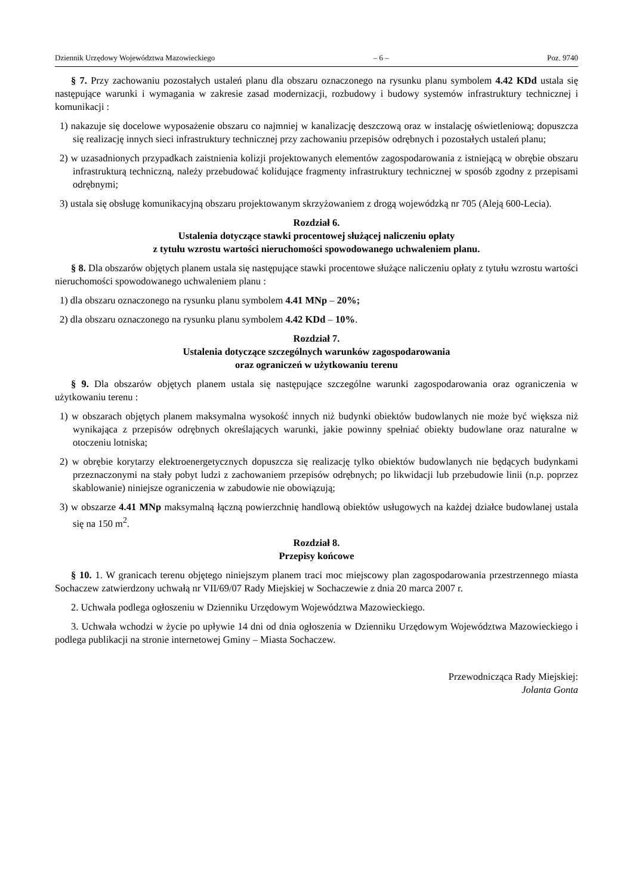Dziennik Urzędowy Województwa Mazowieckiego – 6 – Poz. 9740
§ 7. Przy zachowaniu pozostałych ustaleń planu dla obszaru oznaczonego na rysunku planu symbolem 4.42 KDd ustala się następujące warunki i wymagania w zakresie zasad modernizacji, rozbudowy i budowy systemów infrastruktury technicznej i komunikacji :
1) nakazuje się docelowe wyposażenie obszaru co najmniej w kanalizację deszczową oraz w instalację oświetleniową; dopuszcza się realizację innych sieci infrastruktury technicznej przy zachowaniu przepisów odrębnych i pozostałych ustaleń planu;
2) w uzasadnionych przypadkach zaistnienia kolizji projektowanych elementów zagospodarowania z istniejącą w obrębie obszaru infrastrukturą techniczną, należy przebudować kolidujące fragmenty infrastruktury technicznej w sposób zgodny z przepisami odrębnymi;
3) ustala się obsługę komunikacyjną obszaru projektowanym skrzyżowaniem z drogą wojewódzką nr 705 (Aleją 600-Lecia).
Rozdział 6.
Ustalenia dotyczące stawki procentowej służącej naliczeniu opłaty
z tytułu wzrostu wartości nieruchomości spowodowanego uchwaleniem planu.
§ 8. Dla obszarów objętych planem ustala się następujące stawki procentowe służące naliczeniu opłaty z tytułu wzrostu wartości nieruchomości spowodowanego uchwaleniem planu :
1) dla obszaru oznaczonego na rysunku planu symbolem 4.41 MNp – 20%;
2) dla obszaru oznaczonego na rysunku planu symbolem 4.42 KDd – 10%.
Rozdział 7.
Ustalenia dotyczące szczególnych warunków zagospodarowania
oraz ograniczeń w użytkowaniu terenu
§ 9. Dla obszarów objętych planem ustala się następujące szczególne warunki zagospodarowania oraz ograniczenia w użytkowaniu terenu :
1) w obszarach objętych planem maksymalna wysokość innych niż budynki obiektów budowlanych nie może być większa niż wynikająca z przepisów odrębnych określających warunki, jakie powinny spełniać obiekty budowlane oraz naturalne w otoczeniu lotniska;
2) w obrębie korytarzy elektroenergetycznych dopuszcza się realizację tylko obiektów budowlanych nie będących budynkami przeznaczonymi na stały pobyt ludzi z zachowaniem przepisów odrębnych; po likwidacji lub przebudowie linii (n.p. poprzez skablowanie) niniejsze ograniczenia w zabudowie nie obowiązują;
3) w obszarze 4.41 MNp maksymalną łączną powierzchnię handlową obiektów usługowych na każdej działce budowlanej ustala się na 150 m<sup>2</sup>.
Rozdział 8.
Przepisy końcowe
§ 10. 1. W granicach terenu objętego niniejszym planem traci moc miejscowy plan zagospodarowania przestrzennego miasta Sochaczew zatwierdzony uchwałą nr VII/69/07 Rady Miejskiej w Sochaczewie z dnia 20 marca 2007 r.
2. Uchwała podlega ogłoszeniu w Dzienniku Urzędowym Województwa Mazowieckiego.
3. Uchwała wchodzi w życie po upływie 14 dni od dnia ogłoszenia w Dzienniku Urzędowym Województwa Mazowieckiego i podlega publikacji na stronie internetowej Gminy – Miasta Sochaczew.
Przewodnicząca Rady Miejskiej:
Jolanta Gonta